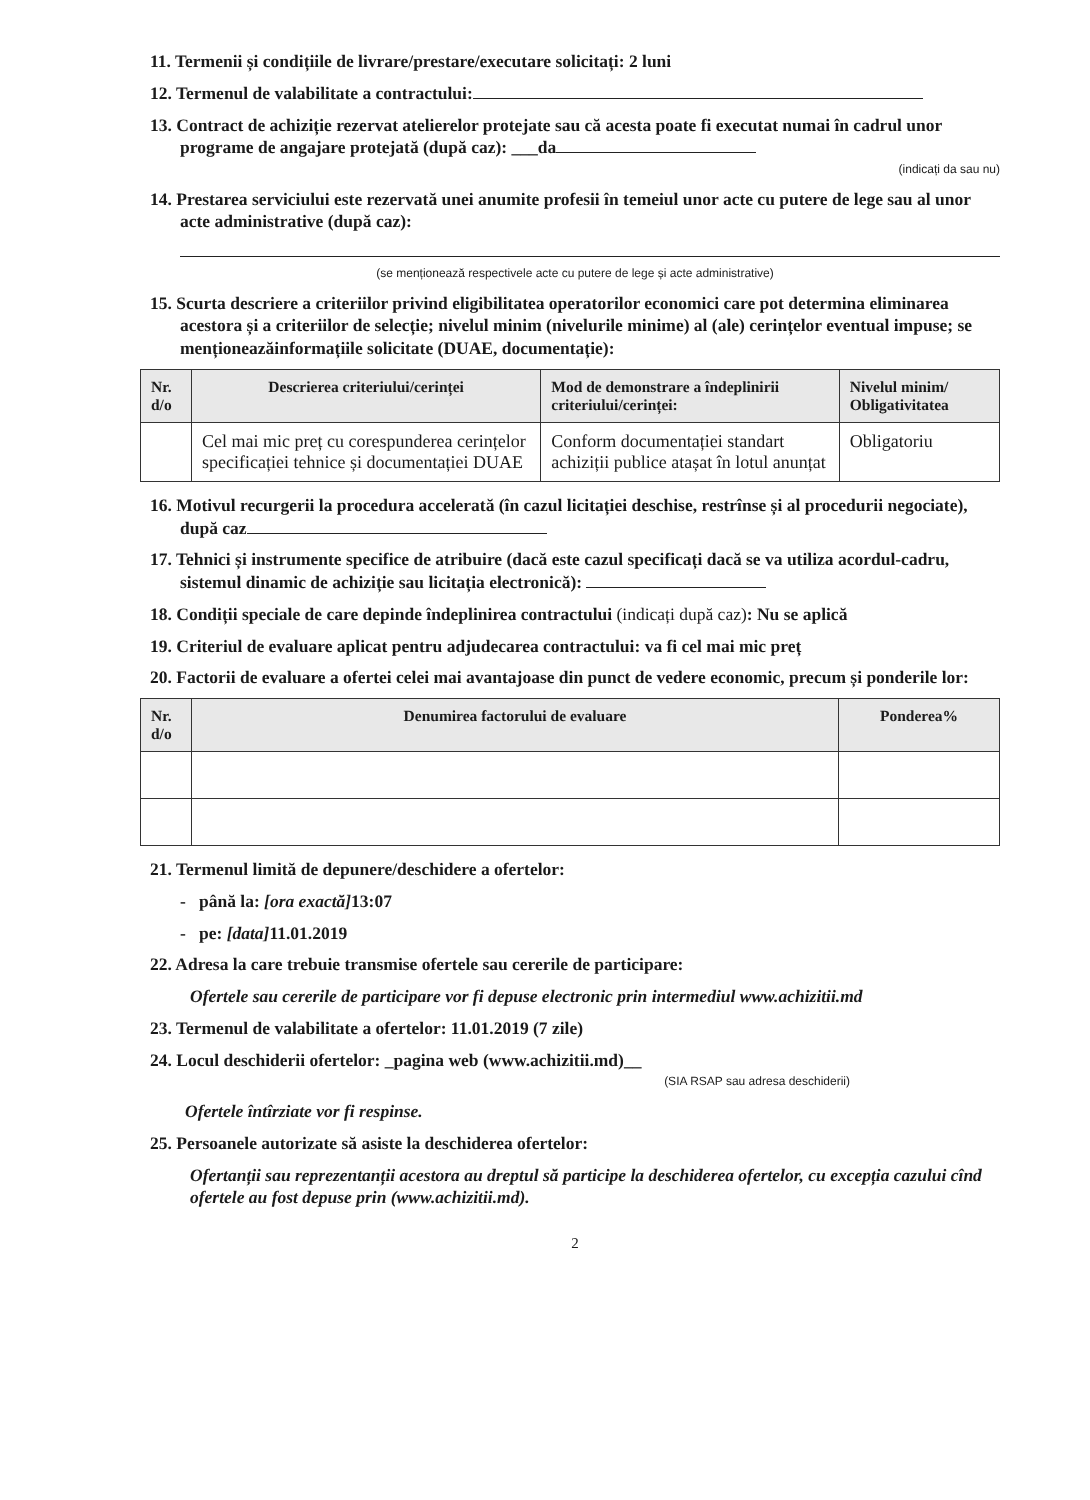11. Termenii și condițiile de livrare/prestare/executare solicitați: 2 luni
12. Termenul de valabilitate a contractului:
13. Contract de achiziție rezervat atelierelor protejate sau că acesta poate fi executat numai în cadrul unor programe de angajare protejată (după caz): ___da
(indicați da sau nu)
14. Prestarea serviciului este rezervată unei anumite profesii în temeiul unor acte cu putere de lege sau al unor acte administrative (după caz):
(se menționează respectivele acte cu putere de lege și acte administrative)
15. Scurta descriere a criteriilor privind eligibilitatea operatorilor economici care pot determina eliminarea acestora și a criteriilor de selecție; nivelul minim (nivelurile minime) al (ale) cerințelor eventual impuse; se menționeazăinformațiile solicitate (DUAE, documentație):
| Nr. d/o | Descrierea criteriului/cerinței | Mod de demonstrare a îndeplinirii criteriului/cerinței: | Nivelul minim/ Obligativitatea |
| --- | --- | --- | --- |
| | Cel mai mic preț cu corespunderea cerințelor specificației tehnice și documentației DUAE | Conform documentației standart achiziții publice atașat în lotul anunțat | Obligatoriu |
16. Motivul recurgerii la procedura accelerată (în cazul licitației deschise, restrînse și al procedurii negociate), după caz
17. Tehnici și instrumente specifice de atribuire (dacă este cazul specificați dacă se va utiliza acordul-cadru, sistemul dinamic de achiziție sau licitația electronică):
18. Condiții speciale de care depinde îndeplinirea contractului (indicați după caz): Nu se aplică
19. Criteriul de evaluare aplicat pentru adjudecarea contractului: va fi cel mai mic preț
20. Factorii de evaluare a ofertei celei mai avantajoase din punct de vedere economic, precum și ponderile lor:
| Nr. d/o | Denumirea factorului de evaluare | Ponderea% |
| --- | --- | --- |
21. Termenul limită de depunere/deschidere a ofertelor:
- până la: [ora exactă] 13:07
- pe: [data] 11.01.2019
22. Adresa la care trebuie transmise ofertele sau cererile de participare:
Ofertele sau cererile de participare vor fi depuse electronic prin intermediul www.achizitii.md
23. Termenul de valabilitate a ofertelor: 11.01.2019 (7 zile)
24. Locul deschiderii ofertelor: _pagina web (www.achizitii.md)__
(SIA RSAP sau adresa deschiderii)
Ofertele întîrziate vor fi respinse.
25. Persoanele autorizate să asiste la deschiderea ofertelor:
Ofertanții sau reprezentanții acestora au dreptul să participe la deschiderea ofertelor, cu excepția cazului cînd ofertele au fost depuse prin (www.achizitii.md).
2